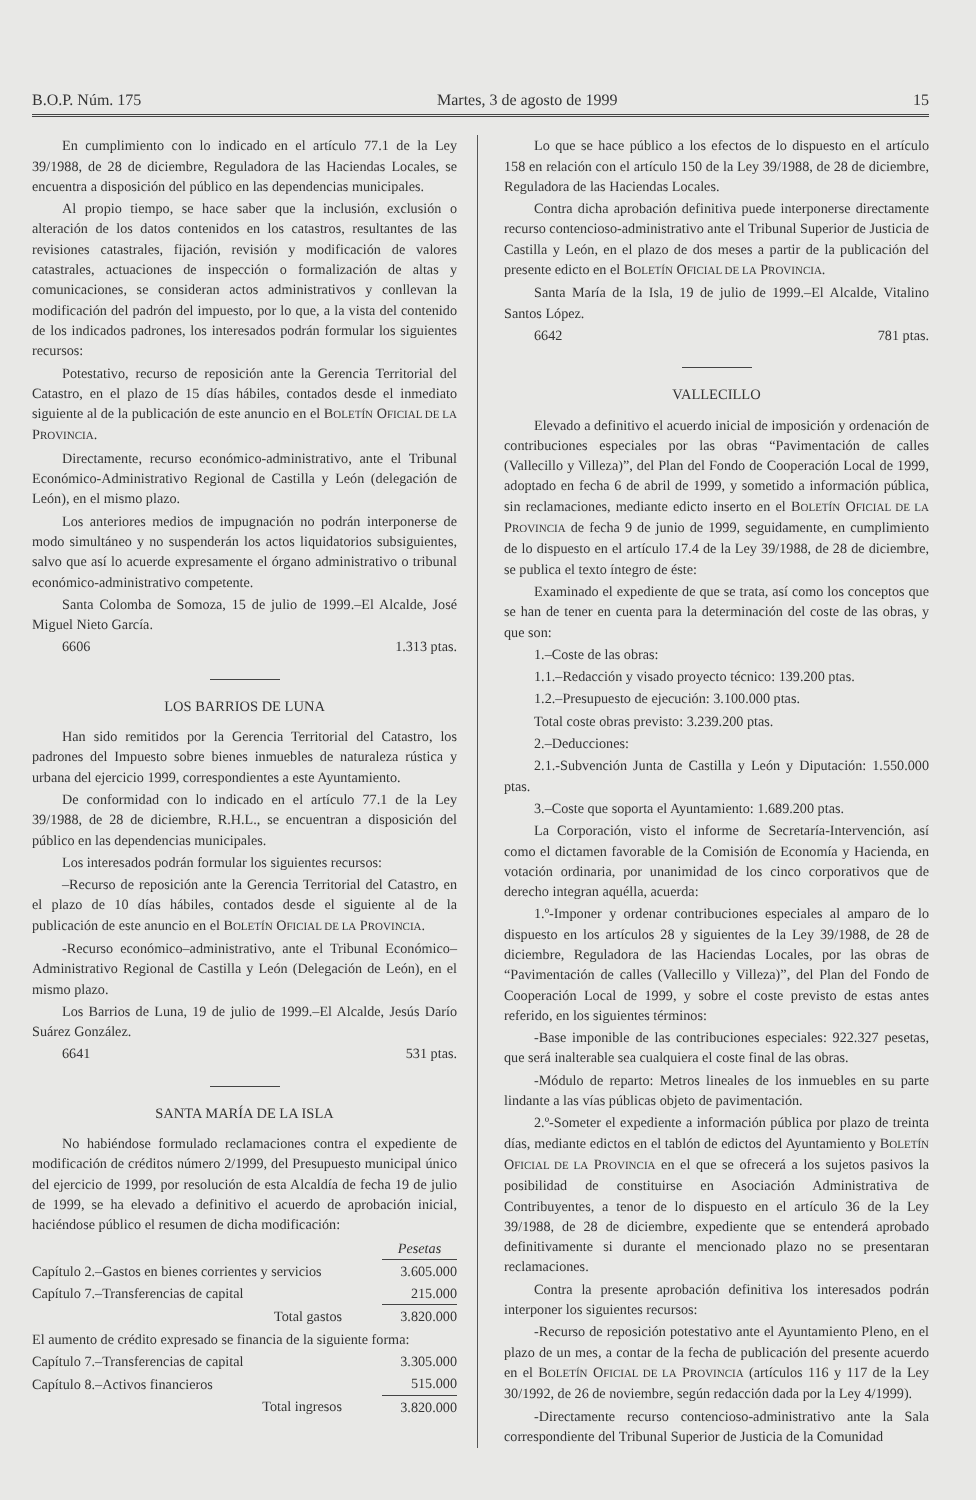B.O.P. Núm. 175 Martes, 3 de agosto de 1999 15
En cumplimiento con lo indicado en el artículo 77.1 de la Ley 39/1988, de 28 de diciembre, Reguladora de las Haciendas Locales, se encuentra a disposición del público en las dependencias municipales.
Al propio tiempo, se hace saber que la inclusión, exclusión o alteración de los datos contenidos en los catastros, resultantes de las revisiones catastrales, fijación, revisión y modificación de valores catastrales, actuaciones de inspección o formalización de altas y comunicaciones, se consideran actos administrativos y conllevan la modificación del padrón del impuesto, por lo que, a la vista del contenido de los indicados padrones, los interesados podrán formular los siguientes recursos:
Potestativo, recurso de reposición ante la Gerencia Territorial del Catastro, en el plazo de 15 días hábiles, contados desde el inmediato siguiente al de la publicación de este anuncio en el BOLETÍN OFICIAL DE LA PROVINCIA.
Directamente, recurso económico-administrativo, ante el Tribunal Económico-Administrativo Regional de Castilla y León (delegación de León), en el mismo plazo.
Los anteriores medios de impugnación no podrán interponerse de modo simultáneo y no suspenderán los actos liquidatorios subsiguientes, salvo que así lo acuerde expresamente el órgano administrativo o tribunal económico-administrativo competente.
Santa Colomba de Somoza, 15 de julio de 1999.–El Alcalde, José Miguel Nieto García.
6606 1.313 ptas.
LOS BARRIOS DE LUNA
Han sido remitidos por la Gerencia Territorial del Catastro, los padrones del Impuesto sobre bienes inmuebles de naturaleza rústica y urbana del ejercicio 1999, correspondientes a este Ayuntamiento.
De conformidad con lo indicado en el artículo 77.1 de la Ley 39/1988, de 28 de diciembre, R.H.L., se encuentran a disposición del público en las dependencias municipales.
Los interesados podrán formular los siguientes recursos:
–Recurso de reposición ante la Gerencia Territorial del Catastro, en el plazo de 10 días hábiles, contados desde el siguiente al de la publicación de este anuncio en el BOLETÍN OFICIAL DE LA PROVINCIA.
-Recurso económico–administrativo, ante el Tribunal Económico–Administrativo Regional de Castilla y León (Delegación de León), en el mismo plazo.
Los Barrios de Luna, 19 de julio de 1999.–El Alcalde, Jesús Darío Suárez González.
6641 531 ptas.
SANTA MARÍA DE LA ISLA
No habiéndose formulado reclamaciones contra el expediente de modificación de créditos número 2/1999, del Presupuesto municipal único del ejercicio de 1999, por resolución de esta Alcaldía de fecha 19 de julio de 1999, se ha elevado a definitivo el acuerdo de aprobación inicial, haciéndose público el resumen de dicha modificación:
| | Pesetas |
| --- | --- |
| Capítulo 2.–Gastos en bienes corrientes y servicios | 3.605.000 |
| Capítulo 7.–Transferencias de capital | 215.000 |
| Total gastos | 3.820.000 |
| El aumento de crédito expresado se financia de la siguiente forma: | |
| Capítulo 7.–Transferencias de capital | 3.305.000 |
| Capítulo 8.–Activos financieros | 515.000 |
| Total ingresos | 3.820.000 |
Lo que se hace público a los efectos de lo dispuesto en el artículo 158 en relación con el artículo 150 de la Ley 39/1988, de 28 de diciembre, Reguladora de las Haciendas Locales.
Contra dicha aprobación definitiva puede interponerse directamente recurso contencioso-administrativo ante el Tribunal Superior de Justicia de Castilla y León, en el plazo de dos meses a partir de la publicación del presente edicto en el BOLETÍN OFICIAL DE LA PROVINCIA.
Santa María de la Isla, 19 de julio de 1999.–El Alcalde, Vitalino Santos López.
6642 781 ptas.
VALLECILLO
Elevado a definitivo el acuerdo inicial de imposición y ordenación de contribuciones especiales por las obras “Pavimentación de calles (Vallecillo y Villeza)”, del Plan del Fondo de Cooperación Local de 1999, adoptado en fecha 6 de abril de 1999, y sometido a información pública, sin reclamaciones, mediante edicto inserto en el BOLETÍN OFICIAL DE LA PROVINCIA de fecha 9 de junio de 1999, seguidamente, en cumplimiento de lo dispuesto en el artículo 17.4 de la Ley 39/1988, de 28 de diciembre, se publica el texto íntegro de éste:
Examinado el expediente de que se trata, así como los conceptos que se han de tener en cuenta para la determinación del coste de las obras, y que son:
1.–Coste de las obras:
1.1.–Redacción y visado proyecto técnico: 139.200 ptas.
1.2.–Presupuesto de ejecución: 3.100.000 ptas.
Total coste obras previsto: 3.239.200 ptas.
2.–Deducciones:
2.1.-Subvención Junta de Castilla y León y Diputación: 1.550.000 ptas.
3.–Coste que soporta el Ayuntamiento: 1.689.200 ptas.
La Corporación, visto el informe de Secretaría-Intervención, así como el dictamen favorable de la Comisión de Economía y Hacienda, en votación ordinaria, por unanimidad de los cinco corporativos que de derecho integran aquélla, acuerda:
1.º-Imponer y ordenar contribuciones especiales al amparo de lo dispuesto en los artículos 28 y siguientes de la Ley 39/1988, de 28 de diciembre, Reguladora de las Haciendas Locales, por las obras de “Pavimentación de calles (Vallecillo y Villeza)”, del Plan del Fondo de Cooperación Local de 1999, y sobre el coste previsto de estas antes referido, en los siguientes términos:
-Base imponible de las contribuciones especiales: 922.327 pesetas, que será inalterable sea cualquiera el coste final de las obras.
-Módulo de reparto: Metros lineales de los inmuebles en su parte lindante a las vías públicas objeto de pavimentación.
2.º-Someter el expediente a información pública por plazo de treinta días, mediante edictos en el tablón de edictos del Ayuntamiento y BOLETÍN OFICIAL DE LA PROVINCIA en el que se ofrecerá a los sujetos pasivos la posibilidad de constituirse en Asociación Administrativa de Contribuyentes, a tenor de lo dispuesto en el artículo 36 de la Ley 39/1988, de 28 de diciembre, expediente que se entenderá aprobado definitivamente si durante el mencionado plazo no se presentaran reclamaciones.
Contra la presente aprobación definitiva los interesados podrán interponer los siguientes recursos:
-Recurso de reposición potestativo ante el Ayuntamiento Pleno, en el plazo de un mes, a contar de la fecha de publicación del presente acuerdo en el BOLETÍN OFICIAL DE LA PROVINCIA (artículos 116 y 117 de la Ley 30/1992, de 26 de noviembre, según redacción dada por la Ley 4/1999).
-Directamente recurso contencioso-administrativo ante la Sala correspondiente del Tribunal Superior de Justicia de la Comunidad